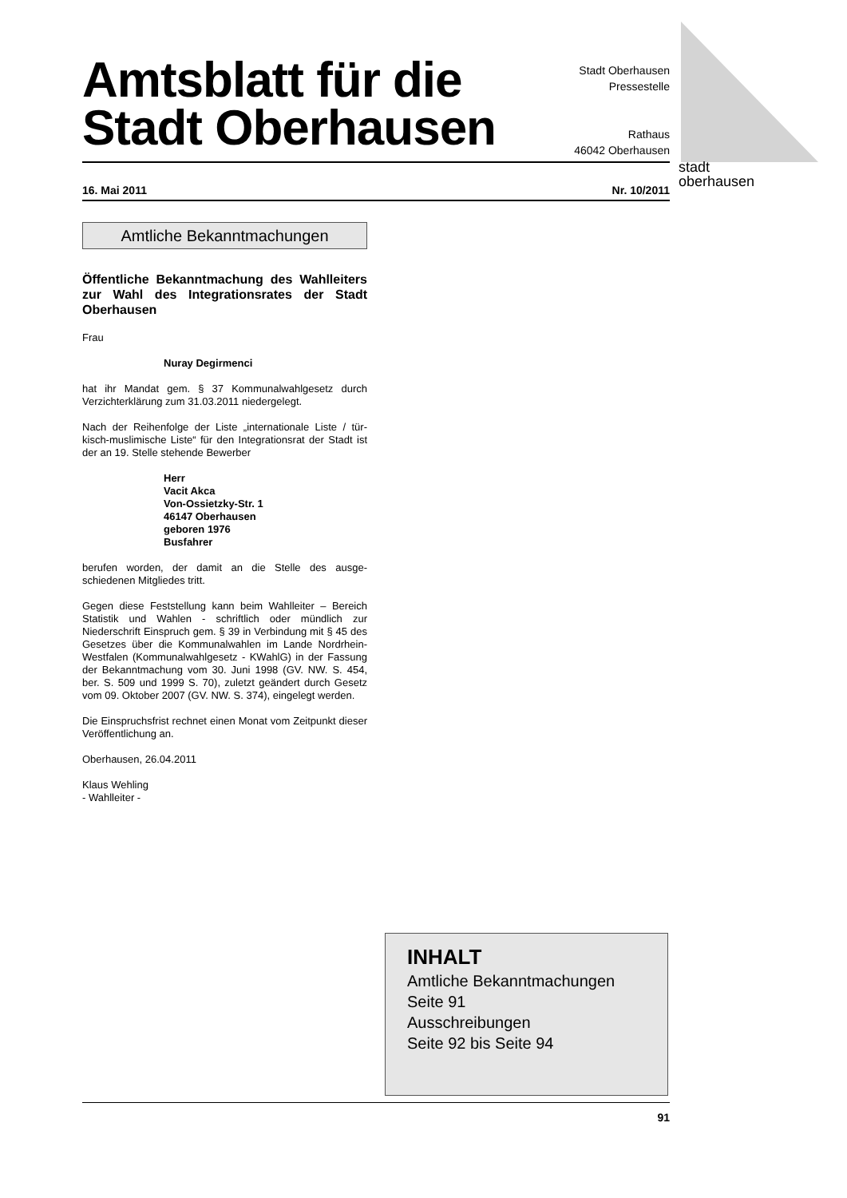stadt
oberhausen
Amtsblatt für die
Stadt Oberhausen
Stadt Oberhausen
Pressestelle
Rathaus
46042 Oberhausen
16. Mai 2011 Nr. 10/2011
Amtliche Bekanntmachungen
Öffentliche Bekanntmachung des Wahlleiters zur Wahl des Integrationsrates der Stadt Oberhausen
Frau
Nuray Degirmenci
hat ihr Mandat gem. § 37 Kommunalwahlgesetz durch Verzichterklärung zum 31.03.2011 niedergelegt.
Nach der Reihenfolge der Liste „internationale Liste / tür-kisch-muslimische Liste“ für den Integrationsrat der Stadt ist der an 19. Stelle stehende Bewerber
Herr
Vacit Akca
Von-Ossietzky-Str. 1
46147 Oberhausen
geboren 1976
Busfahrer
berufen worden, der damit an die Stelle des ausge-schiedenen Mitgliedes tritt.
Gegen diese Feststellung kann beim Wahlleiter – Bereich Statistik und Wahlen - schriftlich oder mündlich zur Niederschrift Einspruch gem. § 39 in Verbindung mit § 45 des Gesetzes über die Kommunalwahlen im Lande Nordrhein-Westfalen (Kommunalwahlgesetz - KWahlG) in der Fassung der Bekanntmachung vom 30. Juni 1998 (GV. NW. S. 454, ber. S. 509 und 1999 S. 70), zuletzt geändert durch Gesetz vom 09. Oktober 2007 (GV. NW. S. 374), eingelegt werden.
Die Einspruchsfrist rechnet einen Monat vom Zeitpunkt dieser Veröffentlichung an.
Oberhausen, 26.04.2011
Klaus Wehling
- Wahlleiter -
INHALT
Amtliche Bekanntmachungen
Seite 91
Ausschreibungen
Seite 92 bis Seite 94
91